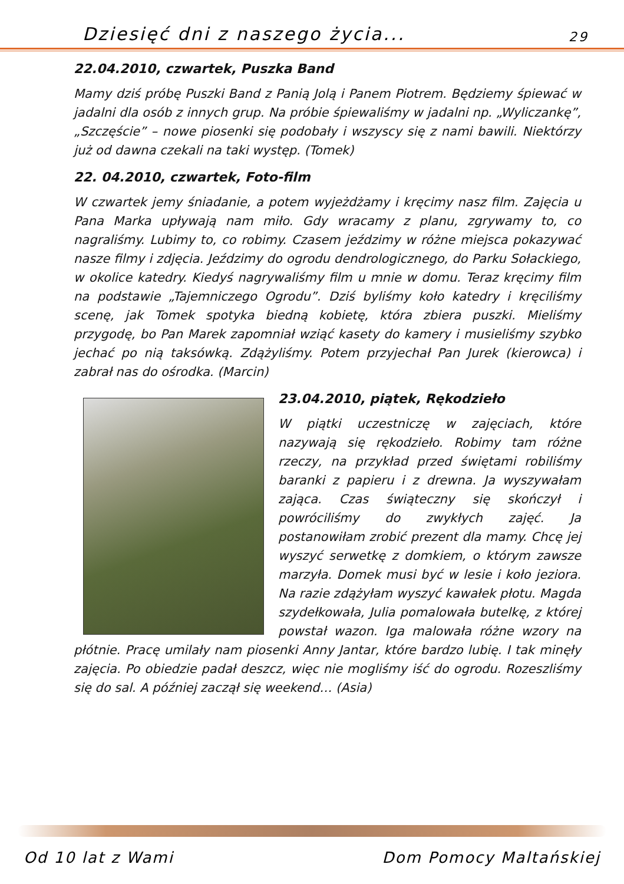Dziesięć dni z naszego życia... 29
22.04.2010, czwartek, Puszka Band
Mamy dziś próbę Puszki Band z Panią Jolą i Panem Piotrem. Będziemy śpiewać w jadalni dla osób z innych grup. Na próbie śpiewaliśmy w jadalni np. „Wyliczankę”, „Szczęście” – nowe piosenki się podobały i wszyscy się z nami bawili. Niektórzy już od dawna czekali na taki występ. (Tomek)
22. 04.2010, czwartek, Foto-film
W czwartek jemy śniadanie, a potem wyjeżdżamy i kręcimy nasz film. Zajęcia u Pana Marka upływają nam miło. Gdy wracamy z planu, zgrywamy to, co nagraliśmy. Lubimy to, co robimy. Czasem jeździmy w różne miejsca pokazywać nasze filmy i zdjęcia. Jeździmy do ogrodu dendrologicznego, do Parku Sołackiego, w okolice katedry. Kiedyś nagrywaliśmy film u mnie w domu. Teraz kręcimy film na podstawie „Tajemniczego Ogrodu”. Dziś byliśmy koło katedry i kręciliśmy scenę, jak Tomek spotyka biedną kobietę, która zbiera puszki. Mieliśmy przygodę, bo Pan Marek zapomniał wziąć kasety do kamery i musieliśmy szybko jechać po nią taksówką. Zdążyliśmy. Potem przyjechał Pan Jurek (kierowca) i zabrał nas do ośrodka. (Marcin)
23.04.2010, piątek, Rękodzieło
W piątki uczestniczę w zajęciach, które nazywają się rękodzieło. Robimy tam różne rzeczy, na przykład przed świętami robiliśmy baranki z papieru i z drewna. Ja wyszywałam zająca. Czas świąteczny się skończył i powróciliśmy do zwykłych zajęć. Ja postanowiłam zrobić prezent dla mamy. Chcę jej wyszyć serwetkę z domkiem, o którym zawsze marzyła. Domek musi być w lesie i koło jeziora. Na razie zdążyłam wyszyć kawałek płotu. Magda szydełkowała, Julia pomalowała butelkę, z której powstał wazon. Iga malowała różne wzory na płótnie. Pracę umilały nam piosenki Anny Jantar, które bardzo lubię. I tak minęły zajęcia. Po obiedzie padał deszcz, więc nie mogliśmy iść do ogrodu. Rozeszliśmy się do sal. A później zaczął się weekend… (Asia)
Od 10 lat z Wami Dom Pomocy Maltańskiej